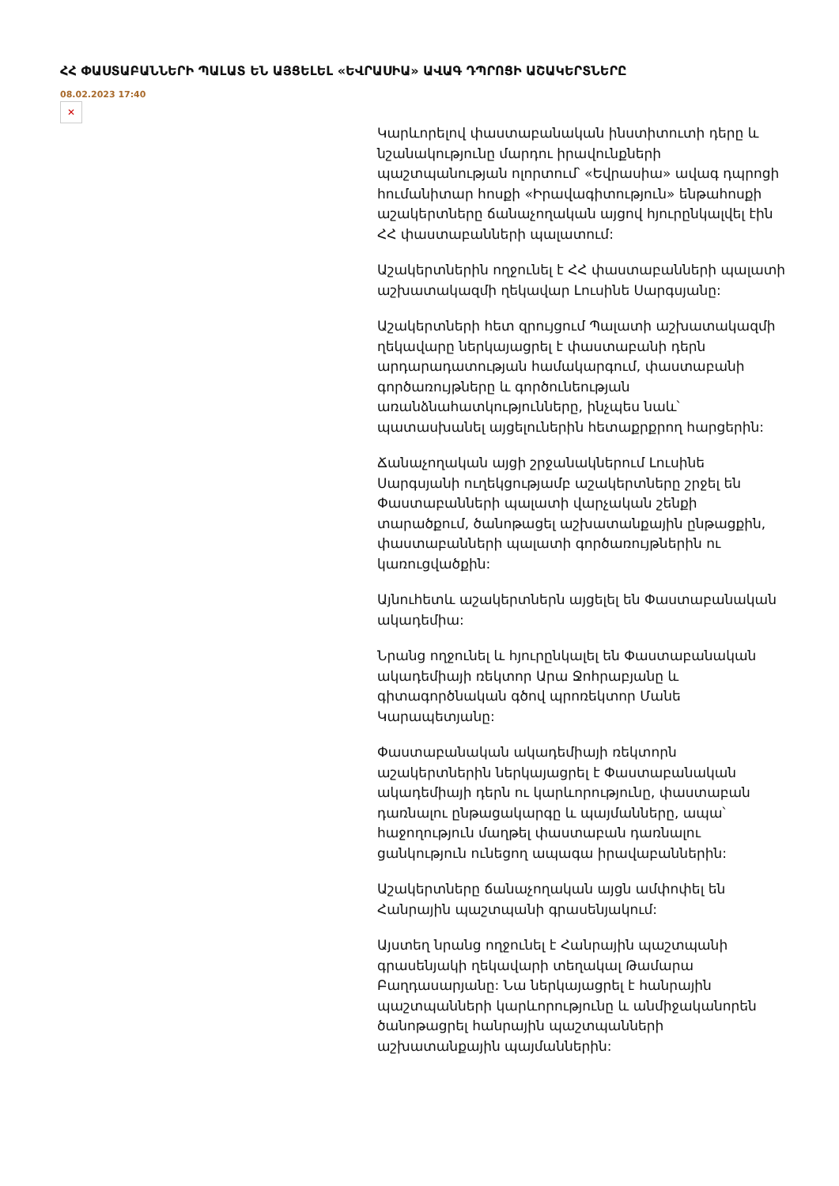ՀՀ ՓԱՍՏԱԲԱՆՆԵՐԻ ՊԱԼԱՏ ԵՆ ԱՅՑԵԼԵԼ «ԵՎՐԱՍԻԱ» ԱՎԱԳ ԴՊՐՈՑԻ ԱՇԱԿԵՐՏՆԵՐԸ
08.02.2023 17:40
✕
Կարևորելով փաստաբանական ինստիտուտի դերը և նշանակությունը մարդու իրավունքների պաշտպանության ոլորտում՝ «Եվրասիա» ավագ դպրոցի հումանիտար հոսքի «Իրավագիտություն» ենթահոսքի աշակերտները ճանաչողական այցով հյուրընկալվել էին ՀՀ փաստաբանների պալատում:
Աշակերտներին ողջունել է ՀՀ փաստաբանների պալատի աշխատակազմի ղեկավար Լուսինե Սարգսյանը:
Աշակերտների հետ զրույցում Պալատի աշխատակազմի ղեկավարը ներկայացրել է փաստաբանի դերն արդարադատության համակարգում, փաստաբանի գործառույթները և գործունեության առանձնահատկությունները, ինչպես նաև՝ պատասխանել այցելուներին հետաքրքրող հարցերին:
Ճանաչողական այցի շրջանակներում Լուսինե Սարգսյանի ուղեկցությամբ աշակերտները շրջել են Փաստաբանների պալատի վարչական շենքի տարածքում, ծանոթացել աշխատանքային ընթացքին, փաստաբանների պալատի գործառույթներին ու կառուցվածքին:
Այնուհետև աշակերտներն այցելել են Փաստաբանական ակադեմիա:
Նրանց ողջունել և հյուրընկալել են Փաստաբանական ակադեմիայի ռեկտոր Արա Ջոհրաբյանը և գիտագործնական գծով պրոռեկտոր Մանե Կարապետյանը:
Փաստաբանական ակադեմիայի ռեկտորն աշակերտներին ներկայացրել է Փաստաբանական ակադեմիայի դերն ու կարևորությունը, փաստաբան դառնալու ընթացակարգը և պայմանները, ապա՝ հաջողություն մաղթել փաստաբան դառնալու ցանկություն ունեցող ապագա իրավաբաններին:
Աշակերտները ճանաչողական այցն ամփոփել են Հանրային պաշտպանի գրասենյակում:
Այստեղ նրանց ողջունել է Հանրային պաշտպանի գրասենյակի ղեկավարի տեղակալ Թամարա Բաղդասարյանը: Նա ներկայացրել է հանրային պաշտպանների կարևորությունը և անմիջականորեն ծանոթացրել հանրային պաշտպանների աշխատանքային պայմաններին: